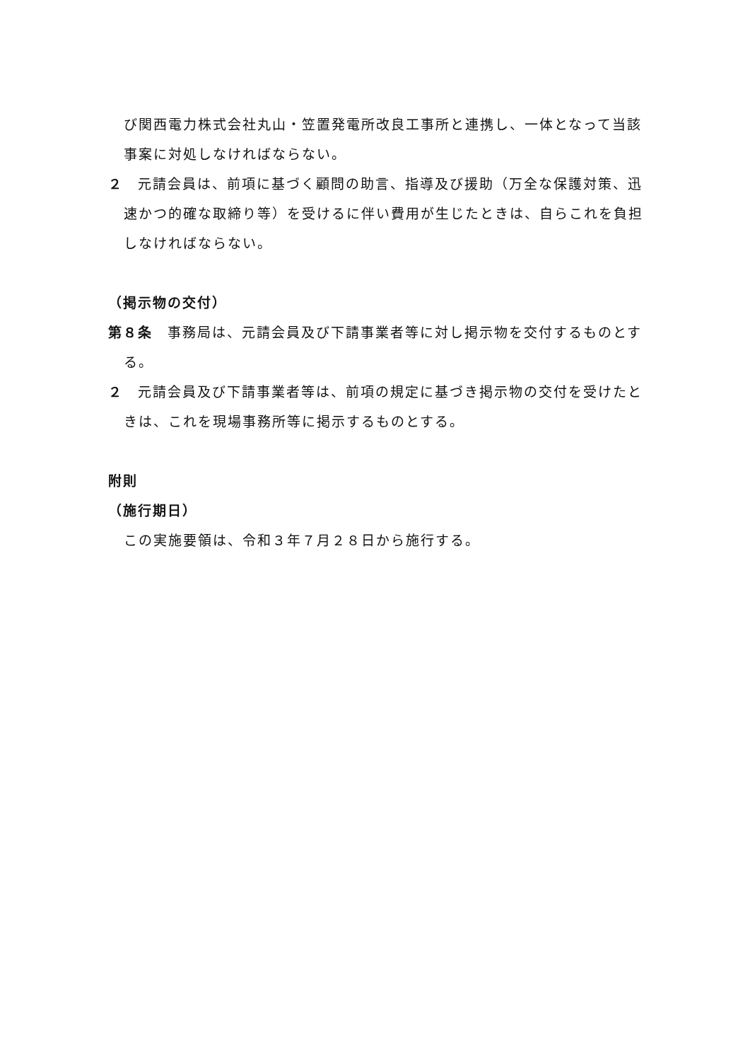び関西電力株式会社丸山・笠置発電所改良工事所と連携し、一体となって当該事案に対処しなければならない。
２　元請会員は、前項に基づく顧問の助言、指導及び援助（万全な保護対策、迅速かつ的確な取締り等）を受けるに伴い費用が生じたときは、自らこれを負担しなければならない。
（掲示物の交付）
第８条　事務局は、元請会員及び下請事業者等に対し掲示物を交付するものとする。
２　元請会員及び下請事業者等は、前項の規定に基づき掲示物の交付を受けたときは、これを現場事務所等に掲示するものとする。
附則
（施行期日）
この実施要領は、令和３年７月２８日から施行する。